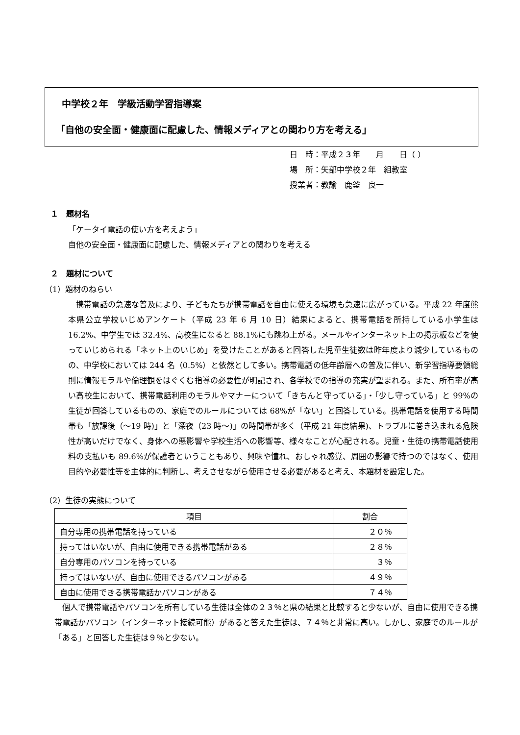中学校２年　学級活動学習指導案
「自他の安全面・健康面に配慮した、情報メディアとの関わり方を考える」
日　時：平成２３年　　月　　日（ ）
場　所：矢部中学校２年　組教室
授業者：教諭　鹿釜　良一
１　題材名
「ケータイ電話の使い方を考えよう」
自他の安全面・健康面に配慮した、情報メディアとの関わりを考える
２　題材について
（1）題材のねらい
携帯電話の急速な普及により、子どもたちが携帯電話を自由に使える環境も急速に広がっている。平成 22 年度熊本県公立学校いじめアンケート（平成 23 年 6 月 10 日）結果によると、携帯電話を所持している小学生は 16.2%、中学生では 32.4%、高校生になると 88.1%にも跳ね上がる。メールやインターネット上の掲示板などを使っていじめられる「ネット上のいじめ」を受けたことがあると回答した児童生徒数は昨年度より減少しているものの、中学校においては 244 名（0.5%）と依然として多い。携帯電話の低年齢層への普及に伴い、新学習指導要領総則に情報モラルや倫理観をはぐくむ指導の必要性が明記され、各学校での指導の充実が望まれる。また、所有率が高い高校生において、携帯電話利用のモラルやマナーについて「きちんと守っている」・「少し守っている」と 99%の生徒が回答しているものの、家庭でのルールについては 68%が「ない」と回答している。携帯電話を使用する時間帯も「放課後（～19 時)」と「深夜（23 時～)」の時間帯が多く（平成 21 年度結果)、トラブルに巻き込まれる危険性が高いだけでなく、身体への悪影響や学校生活への影響等、様々なことが心配される。児童・生徒の携帯電話使用料の支払いも 89.6%が保護者ということもあり、興味や憧れ、おしゃれ感覚、周囲の影響で持つのではなく、使用目的や必要性等を主体的に判断し、考えさせながら使用させる必要があると考え、本題材を設定した。
（2）生徒の実態について
| 項目 | 割合 |
| --- | --- |
| 自分専用の携帯電話を持っている | ２０％ |
| 持ってはいないが、自由に使用できる携帯電話がある | ２８％ |
| 自分専用のパソコンを持っている | ３％ |
| 持ってはいないが、自由に使用できるパソコンがある | ４９％ |
| 自由に使用できる携帯電話かパソコンがある | ７４％ |
個人で携帯電話やパソコンを所有している生徒は全体の２３％と県の結果と比較すると少ないが、自由に使用できる携帯電話かパソコン（インターネット接続可能）があると答えた生徒は、７４％と非常に高い。しかし、家庭でのルールが「ある」と回答した生徒は９％と少ない。